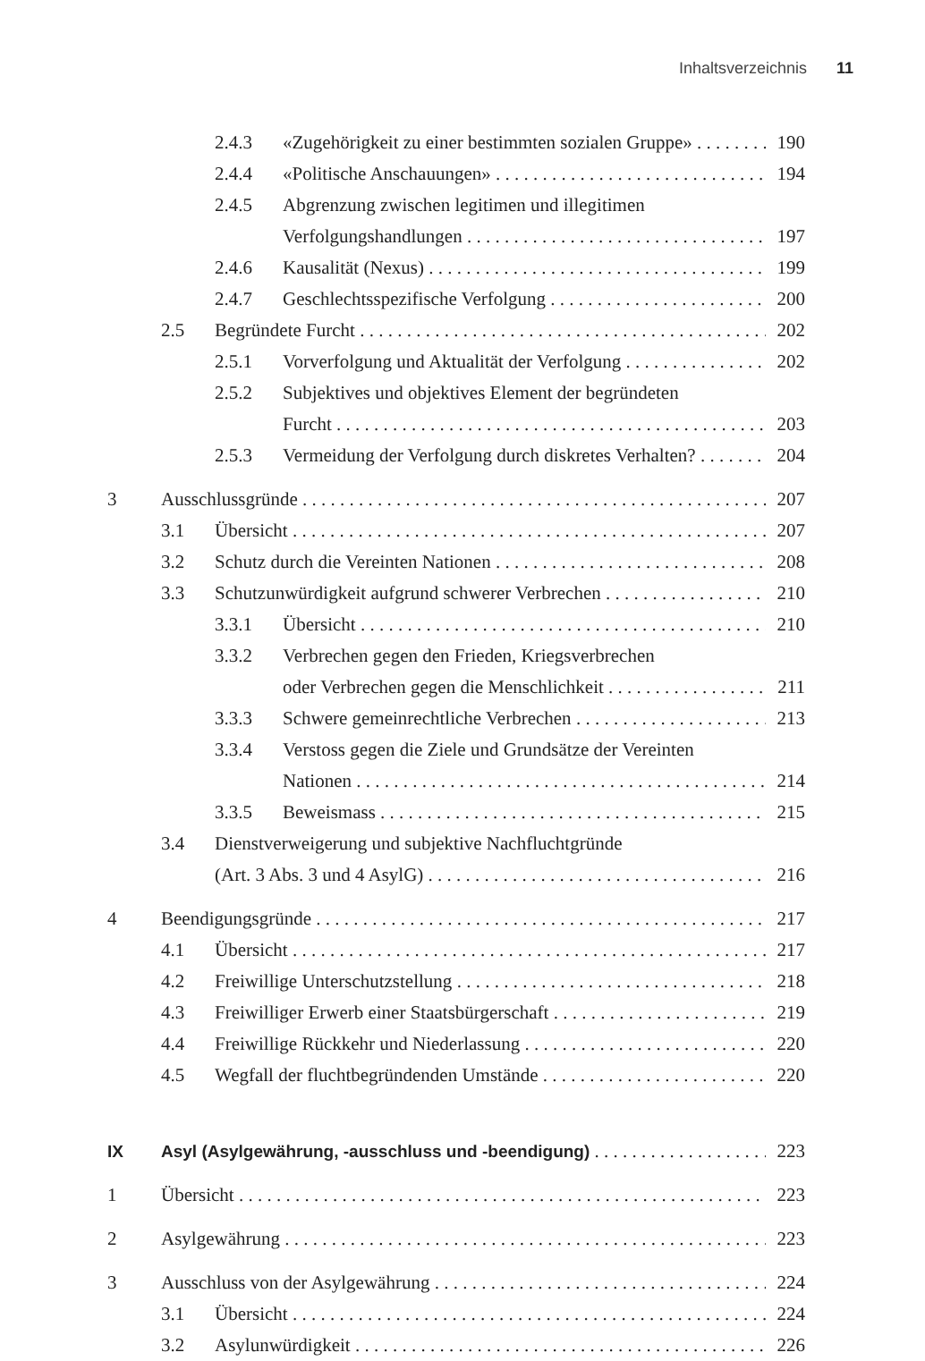Inhaltsverzeichnis 11
2.4.3 «Zugehörigkeit zu einer bestimmten sozialen Gruppe» 190
2.4.4 «Politische Anschauungen» 194
2.4.5 Abgrenzung zwischen legitimen und illegitimen
Verfolgungshandlungen 197
2.4.6 Kausalität (Nexus) 199
2.4.7 Geschlechtsspezifische Verfolgung 200
2.5 Begründete Furcht 202
2.5.1 Vorverfolgung und Aktualität der Verfolgung 202
2.5.2 Subjektives und objektives Element der begründeten
Furcht 203
2.5.3 Vermeidung der Verfolgung durch diskretes Verhalten? 204
3 Ausschlussgründe 207
3.1 Übersicht 207
3.2 Schutz durch die Vereinten Nationen 208
3.3 Schutzunwürdigkeit aufgrund schwerer Verbrechen 210
3.3.1 Übersicht 210
3.3.2 Verbrechen gegen den Frieden, Kriegsverbrechen
oder Verbrechen gegen die Menschlichkeit 211
3.3.3 Schwere gemeinrechtliche Verbrechen 213
3.3.4 Verstoss gegen die Ziele und Grundsätze der Vereinten
Nationen 214
3.3.5 Beweismass 215
3.4 Dienstverweigerung und subjektive Nachfluchtgründe
(Art. 3 Abs. 3 und 4 AsylG) 216
4 Beendigungsgründe 217
4.1 Übersicht 217
4.2 Freiwillige Unterschutzstellung 218
4.3 Freiwilliger Erwerb einer Staatsbürgerschaft 219
4.4 Freiwillige Rückkehr und Niederlassung 220
4.5 Wegfall der fluchtbegründenden Umstände 220
IX Asyl (Asylgewährung, -ausschluss und -beendigung) 223
1 Übersicht 223
2 Asylgewährung 223
3 Ausschluss von der Asylgewährung 224
3.1 Übersicht 224
3.2 Asylunwürdigkeit 226